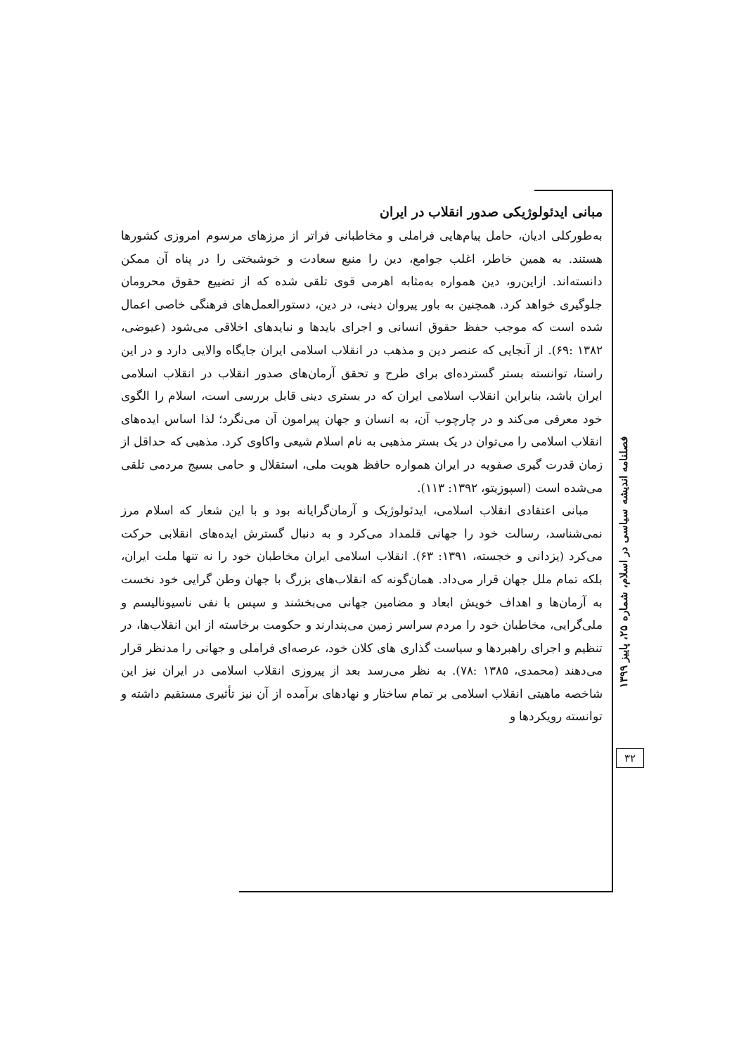مبانی ایدئولوژیکی صدور انقلاب در ایران
به‌طورکلی ادیان، حامل پیام‌هایی فراملی و مخاطبانی فراتر از مرزهای مرسوم امروزی کشورها هستند. به همین خاطر، اغلب جوامع، دین را منبع سعادت و خوشبختی را در پناه آن ممکن دانسته‌اند. ازاین‌رو، دین همواره به‌مثابه اهرمی قوی تلقی شده که از تضییع حقوق محرومان جلوگیری خواهد کرد. همچنین به باور پیروان دینی، در دین، دستورالعمل‌های فرهنگی خاصی اعمال شده است که موجب حفظ حقوق انسانی و اجرای بایدها و نبایدهای اخلاقی می‌شود (عیوضی، ۱۳۸۲ :۶۹). از آنجایی که عنصر دین و مذهب در انقلاب اسلامی ایران جایگاه والایی دارد و در این راستا، توانسته بستر گسترده‌ای برای طرح و تحقق آرمان‌های صدور انقلاب در انقلاب اسلامی ایران باشد، بنابراین انقلاب اسلامی ایران که در بستری دینی قابل بررسی است، اسلام را الگوی خود معرفی می‌کند و در چارچوب آن، به انسان و جهان پیرامون آن می‌نگرد؛ لذا اساس ایده‌های انقلاب اسلامی را می‌توان در یک بستر مذهبی به نام اسلام شیعی واکاوی کرد. مذهبی که حداقل از زمان قدرت گیری صفویه در ایران همواره حافظ هویت ملی، استقلال و حامی بسیج مردمی تلقی می‌شده است (اسپوزیتو، ۱۳۹۲: ۱۱۳).
مبانی اعتقادی انقلاب اسلامی، ایدئولوژیک و آرمان‌گرایانه بود و با این شعار که اسلام مرز نمی‌شناسد، رسالت خود را جهانی قلمداد می‌کرد و به دنبال گسترش ایده‌های انقلابی حرکت می‌کرد (یزدانی و خجسته، ۱۳۹۱: ۶۳). انقلاب اسلامی ایران مخاطبان خود را نه تنها ملت ایران، بلکه تمام ملل جهان قرار می‌داد. همان‌گونه که انقلاب‌های بزرگ با جهان وطن گرایی خود نخست به آرمان‌ها و اهداف خویش ابعاد و مضامین جهانی می‌بخشند و سپس با نفی ناسیونالیسم و ملی‌گرایی، مخاطبان خود را مردم سراسر زمین می‌پندارند و حکومت برخاسته از این انقلاب‌ها، در تنظیم و اجرای راهبردها و سیاست گذاری های کلان خود، عرصه‌ای فراملی و جهانی را مدنظر قرار می‌دهند (محمدی، ۱۳۸۵ :۷۸). به نظر می‌رسد بعد از پیروزی انقلاب اسلامی در ایران نیز این شاخصه ماهیتی انقلاب اسلامی بر تمام ساختار و نهادهای برآمده از آن نیز تأثیری مستقیم داشته و توانسته رویکردها و
فصلنامه اندیشه سیاسی در اسلام، شماره ۲۵، پاییز ۱۳۹۹
۳۲